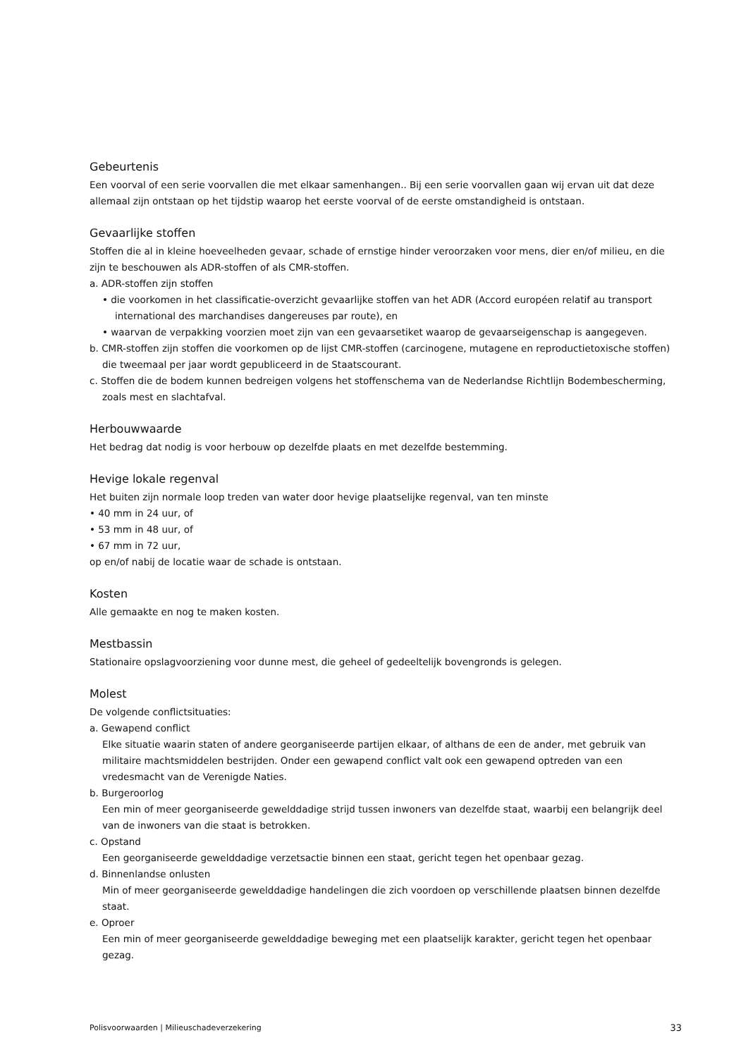Gebeurtenis
Een voorval of een serie voorvallen die met elkaar samenhangen.. Bij een serie voorvallen gaan wij ervan uit dat deze allemaal zijn ontstaan op het tijdstip waarop het eerste voorval of de eerste omstandigheid is ontstaan.
Gevaarlijke stoffen
Stoffen die al in kleine hoeveelheden gevaar, schade of ernstige hinder veroorzaken voor mens, dier en/of milieu, en die zijn te beschouwen als ADR-stoffen of als CMR-stoffen.
a. ADR-stoffen zijn stoffen
• die voorkomen in het classificatie-overzicht gevaarlijke stoffen van het ADR (Accord européen relatif au transport international des marchandises dangereuses par route), en
• waarvan de verpakking voorzien moet zijn van een gevaarsetiket waarop de gevaarseigenschap is aangegeven.
b. CMR-stoffen zijn stoffen die voorkomen op de lijst CMR-stoffen (carcinogene, mutagene en reproductietoxische stoffen) die tweemaal per jaar wordt gepubliceerd in de Staatscourant.
c. Stoffen die de bodem kunnen bedreigen volgens het stoffenschema van de Nederlandse Richtlijn Bodembescherming, zoals mest en slachtafval.
Herbouwwaarde
Het bedrag dat nodig is voor herbouw op dezelfde plaats en met dezelfde bestemming.
Hevige lokale regenval
Het buiten zijn normale loop treden van water door hevige plaatselijke regenval, van ten minste
• 40 mm in 24 uur, of
• 53 mm in 48 uur, of
• 67 mm in 72 uur,
op en/of nabij de locatie waar de schade is ontstaan.
Kosten
Alle gemaakte en nog te maken kosten.
Mestbassin
Stationaire opslagvoorziening voor dunne mest, die geheel of gedeeltelijk bovengronds is gelegen.
Molest
De volgende conflictsituaties:
a. Gewapend conflict
Elke situatie waarin staten of andere georganiseerde partijen elkaar, of althans de een de ander, met gebruik van militaire machtsmiddelen bestrijden. Onder een gewapend conflict valt ook een gewapend optreden van een vredesmacht van de Verenigde Naties.
b. Burgeroorlog
Een min of meer georganiseerde gewelddadige strijd tussen inwoners van dezelfde staat, waarbij een belangrijk deel van de inwoners van die staat is betrokken.
c. Opstand
Een georganiseerde gewelddadige verzetsactie binnen een staat, gericht tegen het openbaar gezag.
d. Binnenlandse onlusten
Min of meer georganiseerde gewelddadige handelingen die zich voordoen op verschillende plaatsen binnen dezelfde staat.
e. Oproer
Een min of meer georganiseerde gewelddadige beweging met een plaatselijk karakter, gericht tegen het openbaar gezag.
Polisvoorwaarden | Milieuschadeverzekering 33